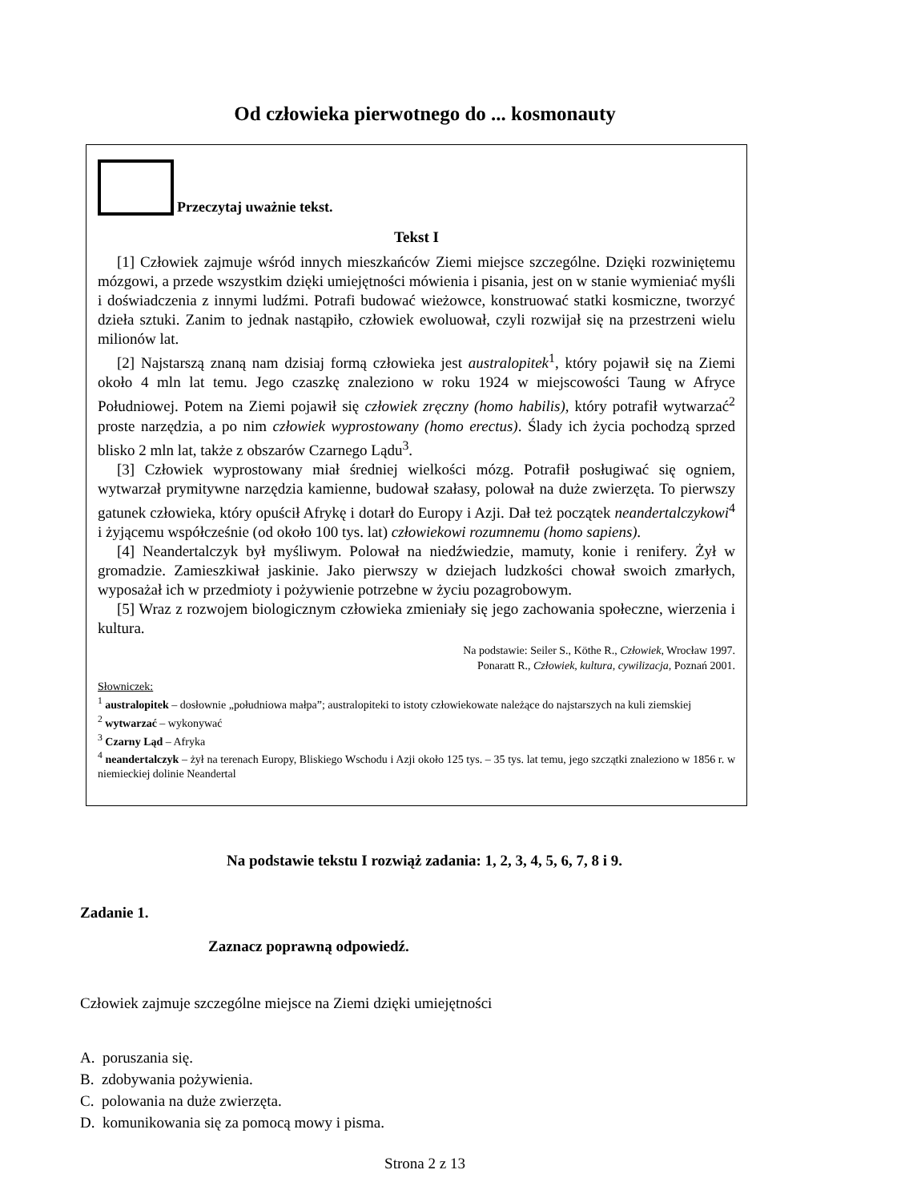Od człowieka pierwotnego do ... kosmonauty
Przeczytaj uważnie tekst.
Tekst I
[1] Człowiek zajmuje wśród innych mieszkańców Ziemi miejsce szczególne. Dzięki rozwiniętemu mózgowi, a przede wszystkim dzięki umiejętności mówienia i pisania, jest on w stanie wymieniać myśli i doświadczenia z innymi ludźmi. Potrafi budować wieżowce, konstruować statki kosmiczne, tworzyć dzieła sztuki. Zanim to jednak nastąpiło, człowiek ewoluował, czyli rozwijał się na przestrzeni wielu milionów lat.
[2] Najstarszą znaną nam dzisiaj formą człowieka jest australopitek<sup>1</sup>, który pojawił się na Ziemi około 4 mln lat temu. Jego czaszkę znaleziono w roku 1924 w miejscowości Taung w Afryce Południowej. Potem na Ziemi pojawił się człowiek zręczny (homo habilis), który potrafił wytwarzać<sup>2</sup> proste narzędzia, a po nim człowiek wyprostowany (homo erectus). Ślady ich życia pochodzą sprzed blisko 2 mln lat, także z obszarów Czarnego Lądu<sup>3</sup>.
[3] Człowiek wyprostowany miał średniej wielkości mózg. Potrafił posługiwać się ogniem, wytwarzał prymitywne narzędzia kamienne, budował szałasy, polował na duże zwierzęta. To pierwszy gatunek człowieka, który opuścił Afrykę i dotarł do Europy i Azji. Dał też początek neandertalczykowi<sup>4</sup> i żyjącemu współcześnie (od około 100 tys. lat) człowiekowi rozumnemu (homo sapiens).
[4] Neandertalczyk był myśliwym. Polował na niedźwiedzie, mamuty, konie i renifery. Żył w gromadzie. Zamieszkiwał jaskinie. Jako pierwszy w dziejach ludzkości chował swoich zmarłych, wyposażał ich w przedmioty i pożywienie potrzebne w życiu pozagrobowym.
[5] Wraz z rozwojem biologicznym człowieka zmieniały się jego zachowania społeczne, wierzenia i kultura.
Na podstawie: Seiler S., Köthe R., Człowiek, Wrocław 1997.
Ponaratt R., Człowiek, kultura, cywilizacja, Poznań 2001.
Słowniczek:
<sup>1</sup> australopitek – dosłownie „południowa małpa”; australopiteki to istoty człowiekowate należące do najstarszych na kuli ziemskiej
<sup>2</sup> wytwarzać – wykonywać
<sup>3</sup> Czarny Ląd – Afryka
<sup>4</sup> neandertalczyk – żył na terenach Europy, Bliskiego Wschodu i Azji około 125 tys. – 35 tys. lat temu, jego szczątki znaleziono w 1856 r. w niemieckiej dolinie Neandertal
Na podstawie tekstu I rozwiąż zadania: 1, 2, 3, 4, 5, 6, 7, 8 i 9.
Zadanie 1.
Zaznacz poprawną odpowiedź.
Człowiek zajmuje szczególne miejsce na Ziemi dzięki umiejętności
A. poruszania się.
B. zdobywania pożywienia.
C. polowania na duże zwierzęta.
D. komunikowania się za pomocą mowy i pisma.
Strona 2 z 13